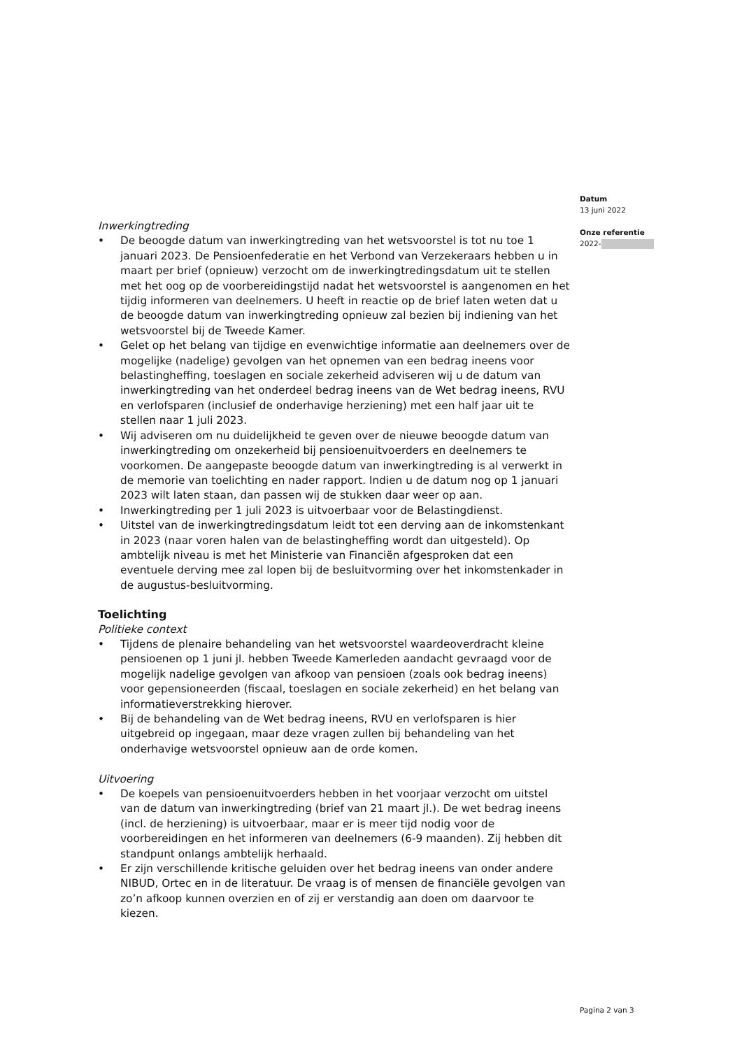Datum
13 juni 2022
Onze referentie
2022-
Inwerkingtreding
• De beoogde datum van inwerkingtreding van het wetsvoorstel is tot nu toe 1 januari 2023. De Pensioenfederatie en het Verbond van Verzekeraars hebben u in maart per brief (opnieuw) verzocht om de inwerkingtredingsdatum uit te stellen met het oog op de voorbereidingstijd nadat het wetsvoorstel is aangenomen en het tijdig informeren van deelnemers. U heeft in reactie op de brief laten weten dat u de beoogde datum van inwerkingtreding opnieuw zal bezien bij indiening van het wetsvoorstel bij de Tweede Kamer.
• Gelet op het belang van tijdige en evenwichtige informatie aan deelnemers over de mogelijke (nadelige) gevolgen van het opnemen van een bedrag ineens voor belastingheffing, toeslagen en sociale zekerheid adviseren wij u de datum van inwerkingtreding van het onderdeel bedrag ineens van de Wet bedrag ineens, RVU en verlofsparen (inclusief de onderhavige herziening) met een half jaar uit te stellen naar 1 juli 2023.
• Wij adviseren om nu duidelijkheid te geven over de nieuwe beoogde datum van inwerkingtreding om onzekerheid bij pensioenuitvoerders en deelnemers te voorkomen. De aangepaste beoogde datum van inwerkingtreding is al verwerkt in de memorie van toelichting en nader rapport. Indien u de datum nog op 1 januari 2023 wilt laten staan, dan passen wij de stukken daar weer op aan.
• Inwerkingtreding per 1 juli 2023 is uitvoerbaar voor de Belastingdienst.
• Uitstel van de inwerkingtredingsdatum leidt tot een derving aan de inkomstenkant in 2023 (naar voren halen van de belastingheffing wordt dan uitgesteld). Op ambtelijk niveau is met het Ministerie van Financiën afgesproken dat een eventuele derving mee zal lopen bij de besluitvorming over het inkomstenkader in de augustus-besluitvorming.
Toelichting
Politieke context
• Tijdens de plenaire behandeling van het wetsvoorstel waardeoverdracht kleine pensioenen op 1 juni jl. hebben Tweede Kamerleden aandacht gevraagd voor de mogelijk nadelige gevolgen van afkoop van pensioen (zoals ook bedrag ineens) voor gepensioneerden (fiscaal, toeslagen en sociale zekerheid) en het belang van informatieverstrekking hierover.
• Bij de behandeling van de Wet bedrag ineens, RVU en verlofsparen is hier uitgebreid op ingegaan, maar deze vragen zullen bij behandeling van het onderhavige wetsvoorstel opnieuw aan de orde komen.
Uitvoering
• De koepels van pensioenuitvoerders hebben in het voorjaar verzocht om uitstel van de datum van inwerkingtreding (brief van 21 maart jl.). De wet bedrag ineens (incl. de herziening) is uitvoerbaar, maar er is meer tijd nodig voor de voorbereidingen en het informeren van deelnemers (6-9 maanden). Zij hebben dit standpunt onlangs ambtelijk herhaald.
• Er zijn verschillende kritische geluiden over het bedrag ineens van onder andere NIBUD, Ortec en in de literatuur. De vraag is of mensen de financiële gevolgen van zo’n afkoop kunnen overzien en of zij er verstandig aan doen om daarvoor te kiezen.
Pagina 2 van 3